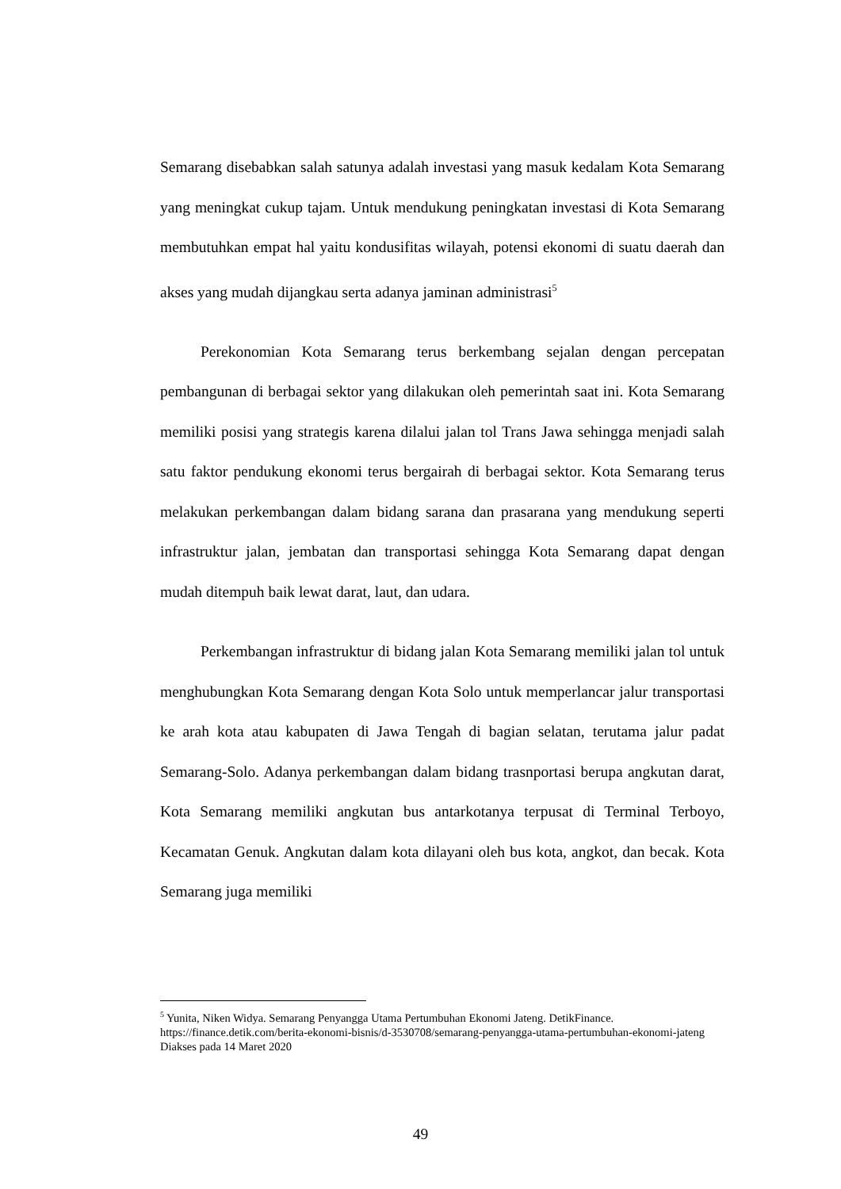Semarang disebabkan salah satunya adalah investasi yang masuk kedalam Kota Semarang yang meningkat cukup tajam. Untuk mendukung peningkatan investasi di Kota Semarang membutuhkan empat hal yaitu kondusifitas wilayah, potensi ekonomi di suatu daerah dan akses yang mudah dijangkau serta adanya jaminan administrasi<sup>5</sup>
Perekonomian Kota Semarang terus berkembang sejalan dengan percepatan pembangunan di berbagai sektor yang dilakukan oleh pemerintah saat ini. Kota Semarang memiliki posisi yang strategis karena dilalui jalan tol Trans Jawa sehingga menjadi salah satu faktor pendukung ekonomi terus bergairah di berbagai sektor. Kota Semarang terus melakukan perkembangan dalam bidang sarana dan prasarana yang mendukung seperti infrastruktur jalan, jembatan dan transportasi sehingga Kota Semarang dapat dengan mudah ditempuh baik lewat darat, laut, dan udara.
Perkembangan infrastruktur di bidang jalan Kota Semarang memiliki jalan tol untuk menghubungkan Kota Semarang dengan Kota Solo untuk memperlancar jalur transportasi ke arah kota atau kabupaten di Jawa Tengah di bagian selatan, terutama jalur padat Semarang-Solo. Adanya perkembangan dalam bidang trasnportasi berupa angkutan darat, Kota Semarang memiliki angkutan bus antarkotanya terpusat di Terminal Terboyo, Kecamatan Genuk. Angkutan dalam kota dilayani oleh bus kota, angkot, dan becak. Kota Semarang juga memiliki
<sup>5</sup> Yunita, Niken Widya. Semarang Penyangga Utama Pertumbuhan Ekonomi Jateng. DetikFinance. https://finance.detik.com/berita-ekonomi-bisnis/d-3530708/semarang-penyangga-utama-pertumbuhan-ekonomi-jateng Diakses pada 14 Maret 2020
49